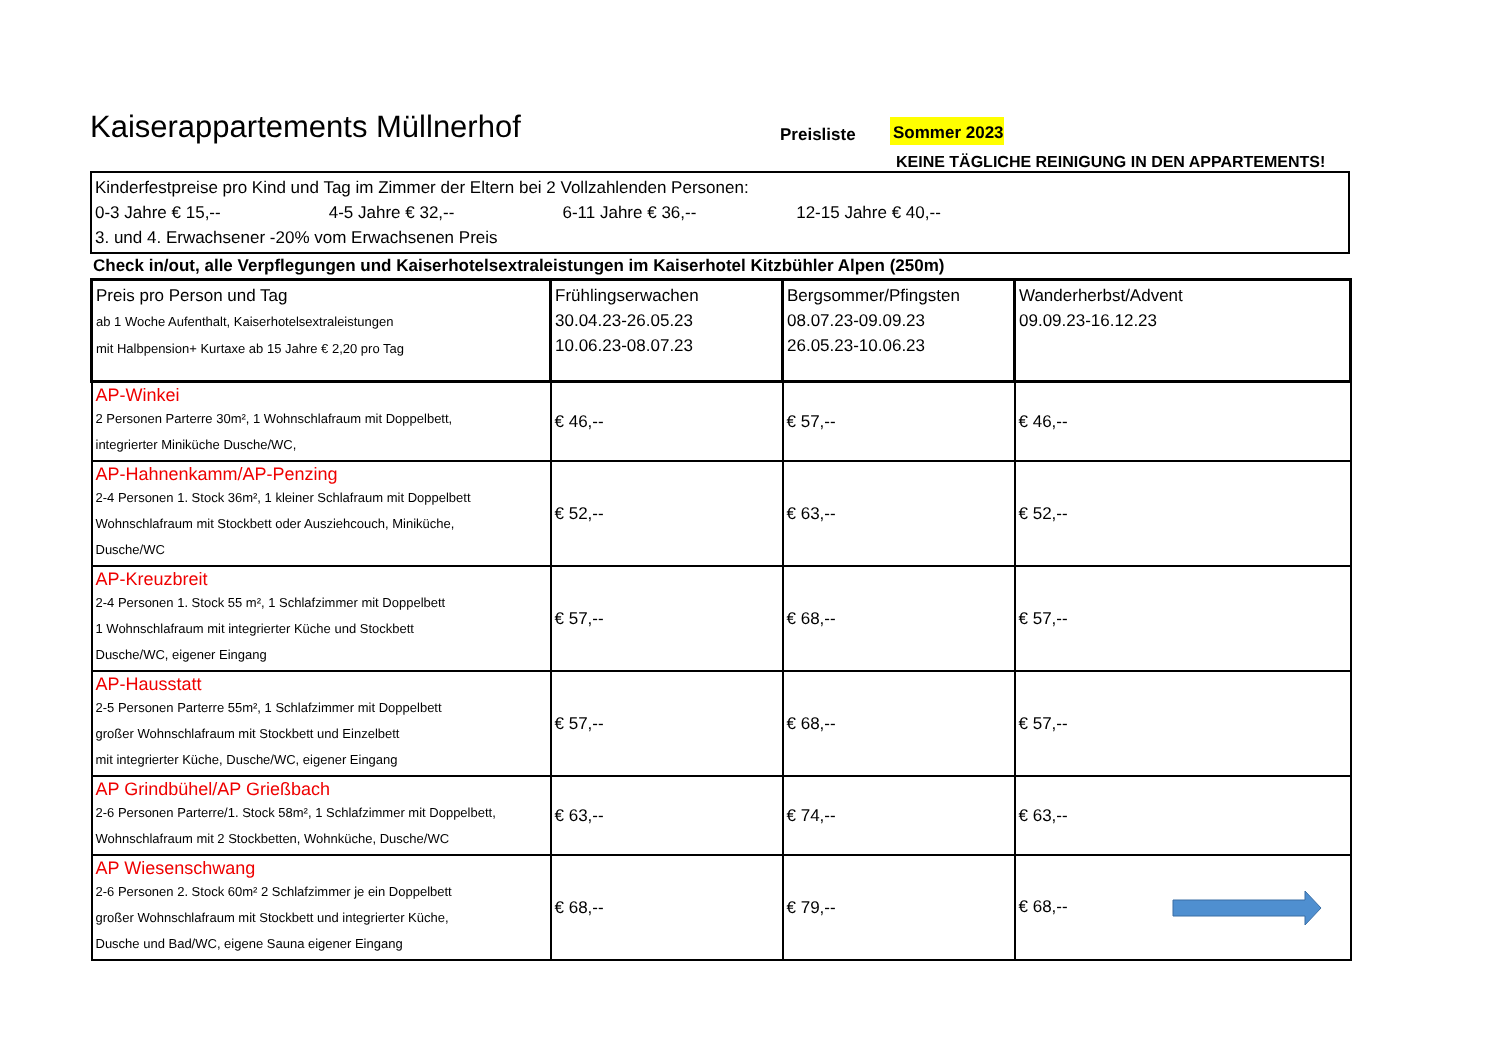Kaiserappartements Müllnerhof
Preisliste
Sommer 2023
KEINE TÄGLICHE REINIGUNG IN DEN APPARTEMENTS!
Kinderfestpreise pro Kind und Tag im Zimmer der Eltern bei 2 Vollzahlenden Personen:
0-3 Jahre € 15,-- 4-5 Jahre € 32,-- 6-11 Jahre € 36,-- 12-15 Jahre € 40,--
3. und 4. Erwachsener -20% vom Erwachsenen Preis
Check in/out, alle Verpflegungen und Kaiserhotelsextraleistungen im Kaiserhotel Kitzbühler Alpen (250m)
| Preis pro Person und Tag ab 1 Woche Aufenthalt, Kaiserhotelsextraleistungen mit Halbpension+ Kurtaxe ab 15 Jahre € 2,20 pro Tag | Frühlingserwachen 30.04.23-26.05.23 10.06.23-08.07.23 | Bergsommer/Pfingsten 08.07.23-09.09.23 26.05.23-10.06.23 | Wanderherbst/Advent 09.09.23-16.12.23 |
| AP-Winkei 2 Personen Parterre 30m², 1 Wohnschlafraum mit Doppelbett, integrierter Miniküche Dusche/WC, | € 46,-- | € 57,-- | € 46,-- |
| AP-Hahnenkamm/AP-Penzing 2-4 Personen 1. Stock 36m², 1 kleiner Schlafraum mit Doppelbett Wohnschlafraum mit Stockbett oder Ausziehcouch, Miniküche, Dusche/WC | € 52,-- | € 63,-- | € 52,-- |
| AP-Kreuzbreit 2-4 Personen 1. Stock 55 m², 1 Schlafzimmer mit Doppelbett 1 Wohnschlafraum mit integrierter Küche und Stockbett Dusche/WC, eigener Eingang | € 57,-- | € 68,-- | € 57,-- |
| AP-Hausstatt 2-5 Personen Parterre 55m², 1 Schlafzimmer mit Doppelbett großer Wohnschlafraum mit Stockbett und Einzelbett mit integrierter Küche, Dusche/WC, eigener Eingang | € 57,-- | € 68,-- | € 57,-- |
| AP Grindbühel/AP Grießbach 2-6 Personen Parterre/1. Stock 58m², 1 Schlafzimmer mit Doppelbett, Wohnschlafraum mit 2 Stockbetten, Wohnküche, Dusche/WC | € 63,-- | € 74,-- | € 63,-- |
| AP Wiesenschwang 2-6 Personen 2. Stock 60m² 2 Schlafzimmer je ein Doppelbett großer Wohnschlafraum mit Stockbett und integrierter Küche, Dusche und Bad/WC, eigene Sauna eigener Eingang | € 68,-- | € 79,-- | € 68,-- |